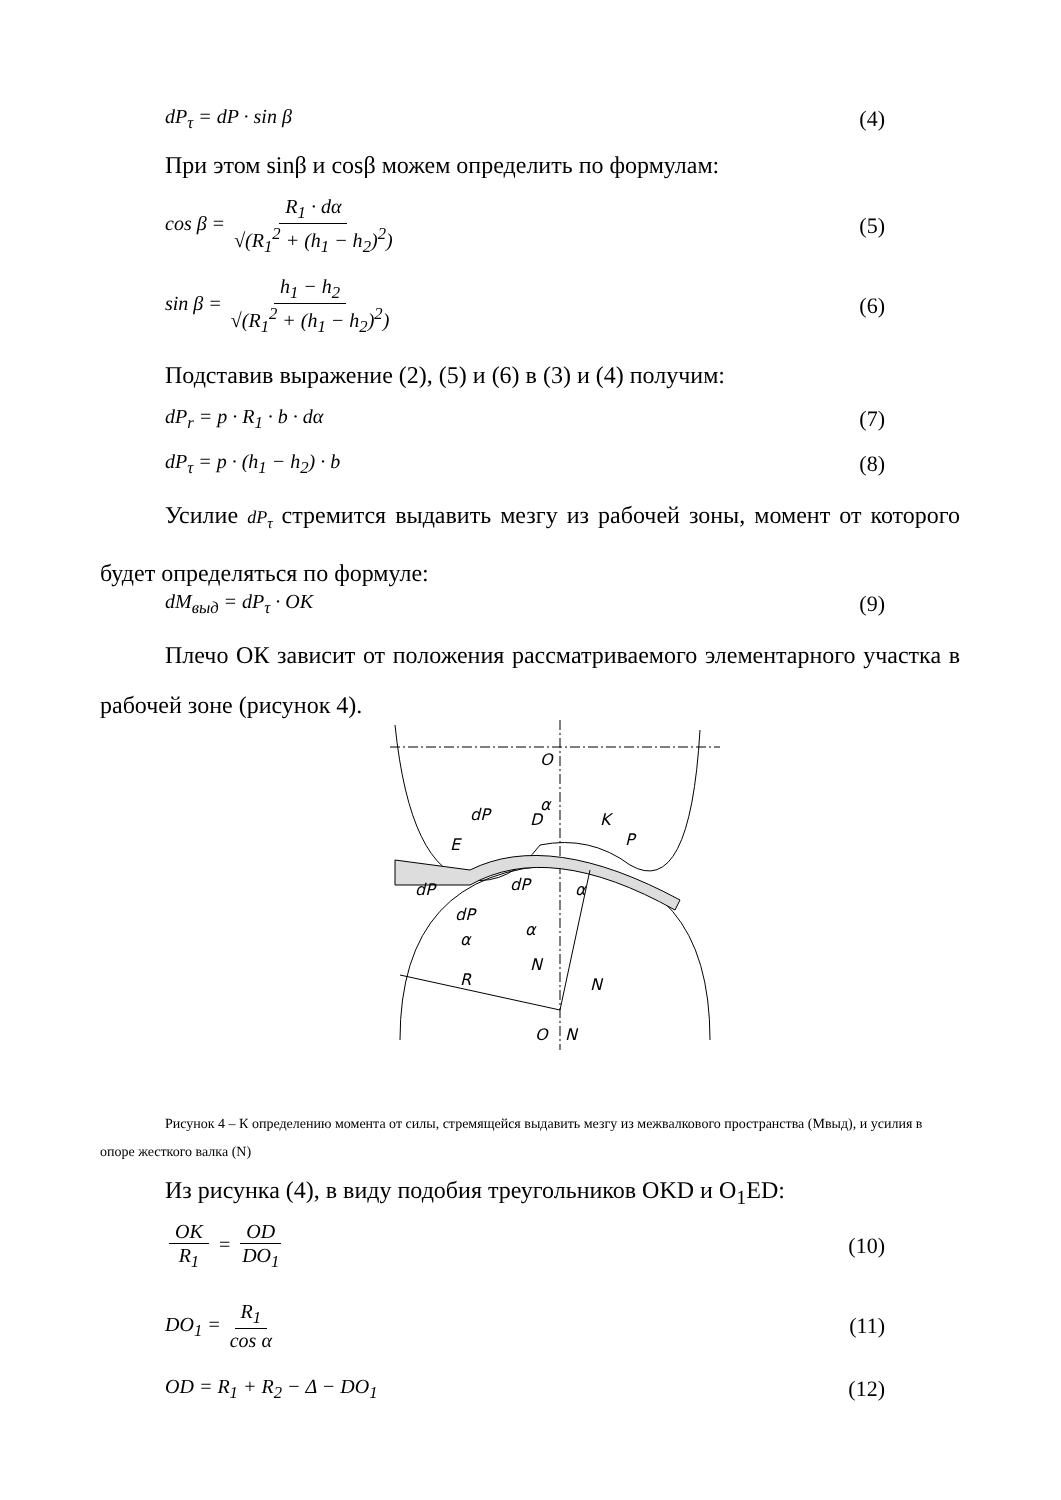dP<sub>τ</sub> = dP · sin β (4)
При этом sinβ и cosβ можем определить по формулам:
cos β = R<sub>1</sub> · dα √(R<sub>1</sub><sup>2</sup> + (h<sub>1</sub> − h<sub>2</sub>)<sup>2</sup>) (5)
sin β = h<sub>1</sub> − h<sub>2</sub> √(R<sub>1</sub><sup>2</sup> + (h<sub>1</sub> − h<sub>2</sub>)<sup>2</sup>) (6)
Подставив выражение (2), (5) и (6) в (3) и (4) получим:
dP<sub>r</sub> = p · R<sub>1</sub> · b · dα (7)
dP<sub>τ</sub> = p · (h<sub>1</sub> − h<sub>2</sub>) · b (8)
Усилие dP<sub>τ</sub> стремится выдавить мезгу из рабочей зоны, момент от которого будет определяться по формуле:
dM<sub>выд</sub> = dP<sub>τ</sub> · OK (9)
Плечо ОК зависит от положения рассматриваемого элементарного участка в рабочей зоне (рисунок 4).
O
α
K
dP
D
E
P
dP
dP
α
dP
α
α
N
R
N
O
N
Рисунок 4 – К определению момента от силы, стремящейся выдавить мезгу из межвалкового пространства (Мвыд), и усилия в опоре жесткого валка (N)
Из рисунка (4), в виду подобия треугольников OKD и O<sub>1</sub>ED:
OK R<sub>1</sub> = OD DO<sub>1</sub> (10)
DO<sub>1</sub> = R<sub>1</sub> cos α (11)
OD = R<sub>1</sub> + R<sub>2</sub> − Δ − DO<sub>1</sub> (12)